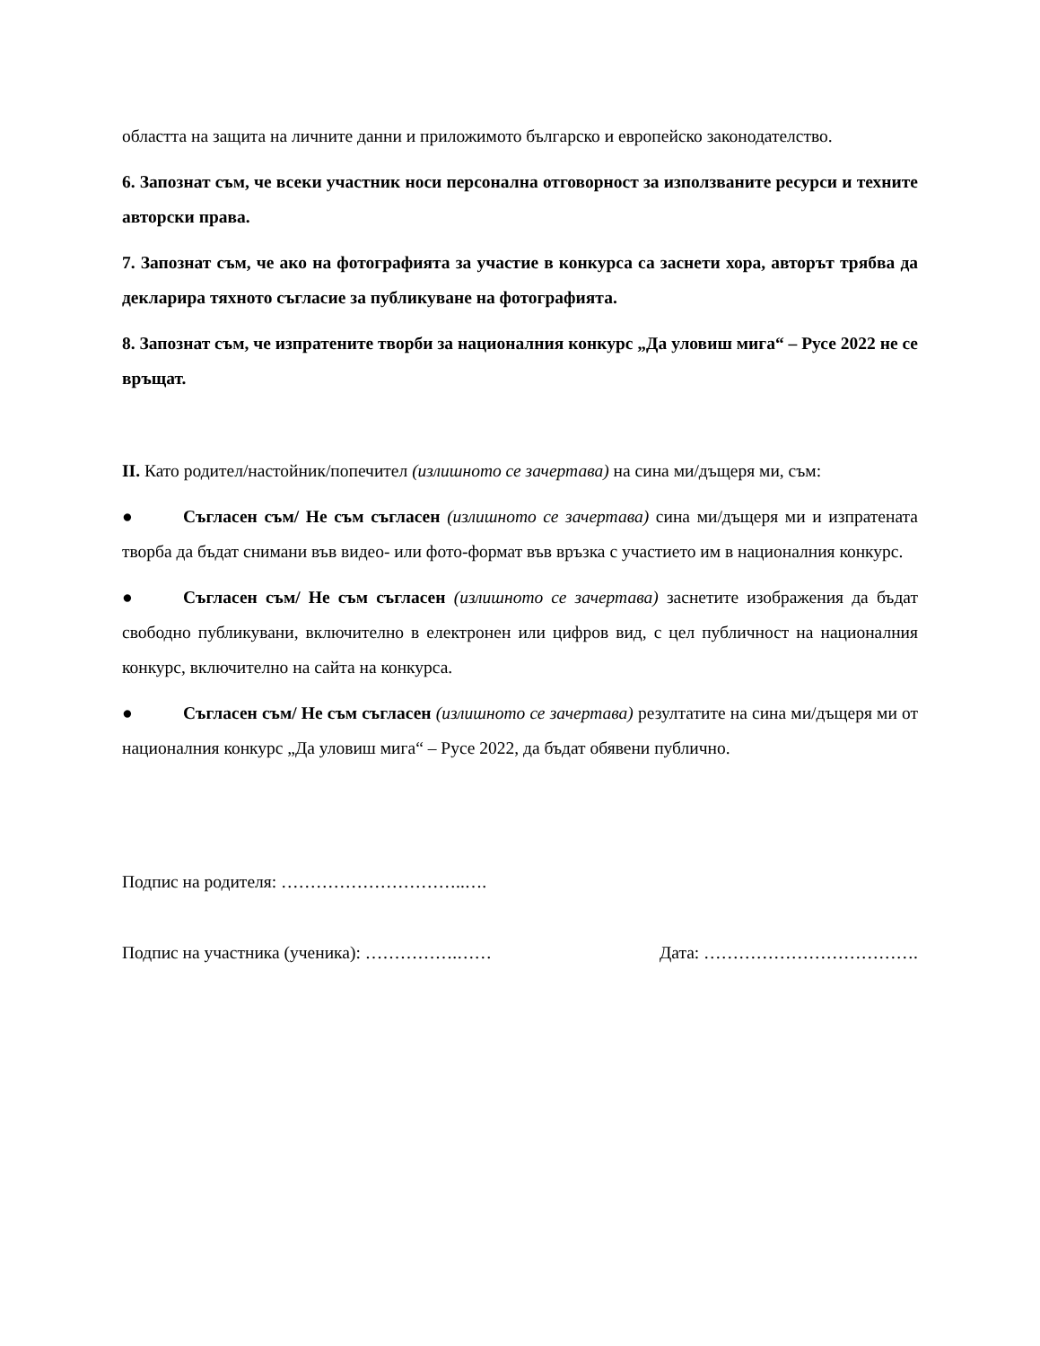областта на защита на личните данни и приложимото българско и европейско законодателство.
6. Запознат съм, че всеки участник носи персонална отговорност за използваните ресурси и техните авторски права.
7. Запознат съм, че ако на фотографията за участие в конкурса са заснети хора, авторът трябва да декларира тяхното съгласие за публикуване на фотографията.
8. Запознат съм, че изпратените творби за националния конкурс „Да уловиш мига“ – Русе 2022 не се връщат.
II. Като родител/настойник/попечител (излишното се зачертава) на сина ми/дъщеря ми, съм:
● Съгласен съм/ Не съм съгласен (излишното се зачертава) сина ми/дъщеря ми и изпратената творба да бъдат снимани във видео- или фото-формат във връзка с участието им в националния конкурс.
● Съгласен съм/ Не съм съгласен (излишното се зачертава) заснетите изображения да бъдат свободно публикувани, включително в електронен или цифров вид, с цел публичност на националния конкурс, включително на сайта на конкурса.
● Съгласен съм/ Не съм съгласен (излишното се зачертава) резултатите на сина ми/дъщеря ми от националния конкурс „Да уловиш мига“ – Русе 2022, да бъдат обявени публично.
Подпис на родителя: …………………………..….
Подпис на участника (ученика): …………….…… Дата: ……………………………….